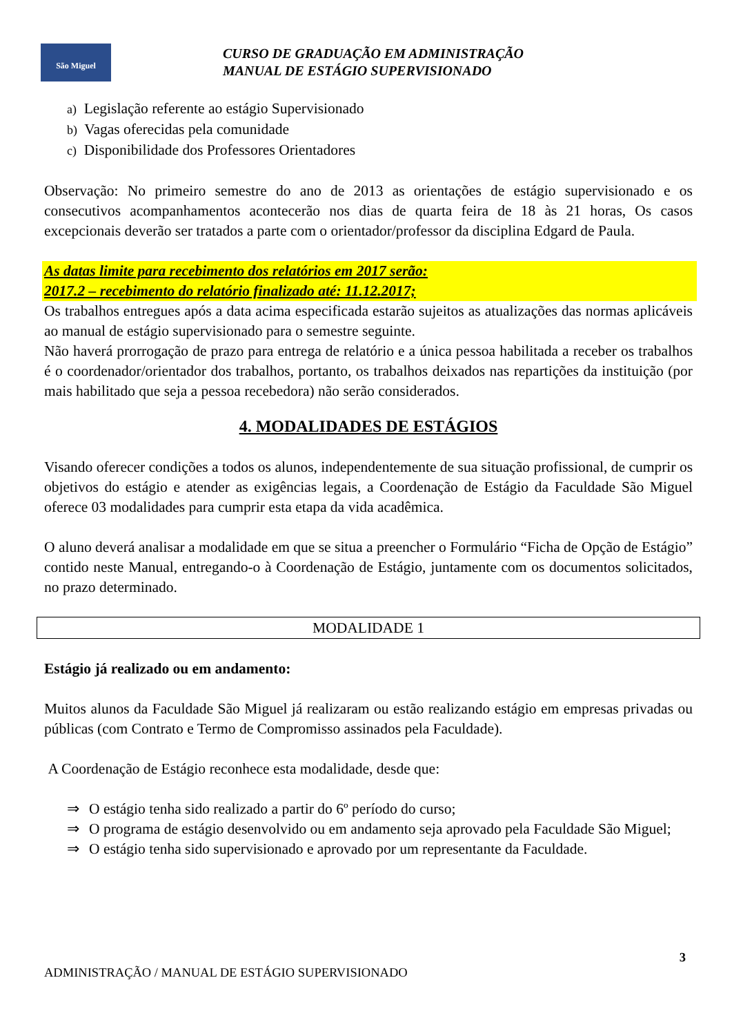São Miguel
CURSO DE GRADUAÇÃO EM ADMINISTRAÇÃO
MANUAL DE ESTÁGIO SUPERVISIONADO
a) Legislação referente ao estágio Supervisionado
b) Vagas oferecidas pela comunidade
c) Disponibilidade dos Professores Orientadores
Observação: No primeiro semestre do ano de 2013 as orientações de estágio supervisionado e os consecutivos acompanhamentos acontecerão nos dias de quarta feira de 18 às 21 horas, Os casos excepcionais deverão ser tratados a parte com o orientador/professor da disciplina Edgard de Paula.
As datas limite para recebimento dos relatórios em 2017 serão:
2017.2 – recebimento do relatório finalizado até: 11.12.2017;
Os trabalhos entregues após a data acima especificada estarão sujeitos as atualizações das normas aplicáveis ao manual de estágio supervisionado para o semestre seguinte.
Não haverá prorrogação de prazo para entrega de relatório e a única pessoa habilitada a receber os trabalhos é o coordenador/orientador dos trabalhos, portanto, os trabalhos deixados nas repartições da instituição (por mais habilitado que seja a pessoa recebedora) não serão considerados.
4. MODALIDADES DE ESTÁGIOS
Visando oferecer condições a todos os alunos, independentemente de sua situação profissional, de cumprir os objetivos do estágio e atender as exigências legais, a Coordenação de Estágio da Faculdade São Miguel oferece 03 modalidades para cumprir esta etapa da vida acadêmica.
O aluno deverá analisar a modalidade em que se situa a preencher o Formulário “Ficha de Opção de Estágio” contido neste Manual, entregando-o à Coordenação de Estágio, juntamente com os documentos solicitados, no prazo determinado.
MODALIDADE 1
Estágio já realizado ou em andamento:
Muitos alunos da Faculdade São Miguel já realizaram ou estão realizando estágio em empresas privadas ou públicas (com Contrato e Termo de Compromisso assinados pela Faculdade).
A Coordenação de Estágio reconhece esta modalidade, desde que:
⇒ O estágio tenha sido realizado a partir do 6º período do curso;
⇒ O programa de estágio desenvolvido ou em andamento seja aprovado pela Faculdade São Miguel;
⇒ O estágio tenha sido supervisionado e aprovado por um representante da Faculdade.
3
ADMINISTRAÇÃO / MANUAL DE ESTÁGIO SUPERVISIONADO